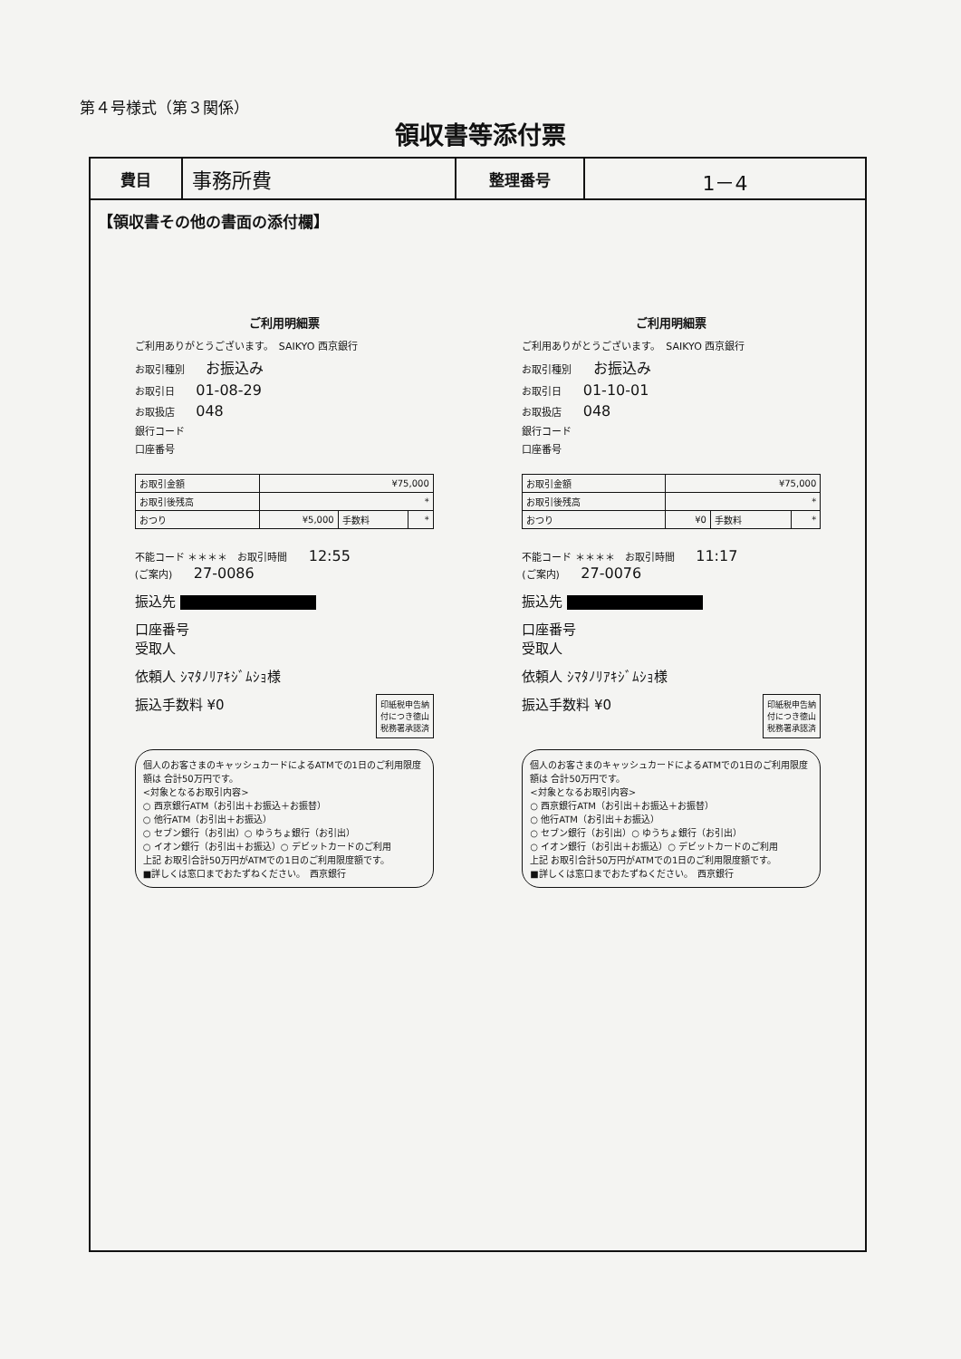第４号様式（第３関係）
領収書等添付票
| 費目 | 事務所費 | 整理番号 | 1－4 |
【領収書その他の書面の添付欄】
ご利用明細票
ご利用ありがとうございます。　SAIKYO 西京銀行
お取引種別 お振込み
お取引日 01-08-29
お取扱店 048
銀行コード
口座番号
| お取引金額 | ¥75,000 | | |
| お取引後残高 | * | | |
| おつり | ¥5,000 | 手数料 | * |
不能コード ＊＊＊＊　お取引時間 12:55
(ご案内) 27-0086
振込先
口座番号
受取人
依頼人 ｼﾏﾀﾉﾘｱｷｼﾞﾑｼｮ様
印紙税申告納
付につき徳山
税務署承認済
振込手数料 ¥0
個人のお客さまのキャッシュカードによるATMでの1日のご利用限度額は 合計50万円です。
<対象となるお取引内容>
○ 西京銀行ATM（お引出＋お振込＋お振替）
○ 他行ATM（お引出＋お振込）
○ セブン銀行（お引出）○ ゆうちょ銀行（お引出）
○ イオン銀行（お引出＋お振込）○ デビットカードのご利用
上記 お取引合計50万円がATMでの1日のご利用限度額です。
■詳しくは窓口までおたずねください。　西京銀行
ご利用明細票
ご利用ありがとうございます。　SAIKYO 西京銀行
お取引種別 お振込み
お取引日 01-10-01
お取扱店 048
銀行コード
口座番号
| お取引金額 | ¥75,000 | | |
| お取引後残高 | * | | |
| おつり | ¥0 | 手数料 | * |
不能コード ＊＊＊＊　お取引時間 11:17
(ご案内) 27-0076
振込先
口座番号
受取人
依頼人 ｼﾏﾀﾉﾘｱｷｼﾞﾑｼｮ様
印紙税申告納
付につき徳山
税務署承認済
振込手数料 ¥0
個人のお客さまのキャッシュカードによるATMでの1日のご利用限度額は 合計50万円です。
<対象となるお取引内容>
○ 西京銀行ATM（お引出＋お振込＋お振替）
○ 他行ATM（お引出＋お振込）
○ セブン銀行（お引出）○ ゆうちょ銀行（お引出）
○ イオン銀行（お引出＋お振込）○ デビットカードのご利用
上記 お取引合計50万円がATMでの1日のご利用限度額です。
■詳しくは窓口までおたずねください。　西京銀行